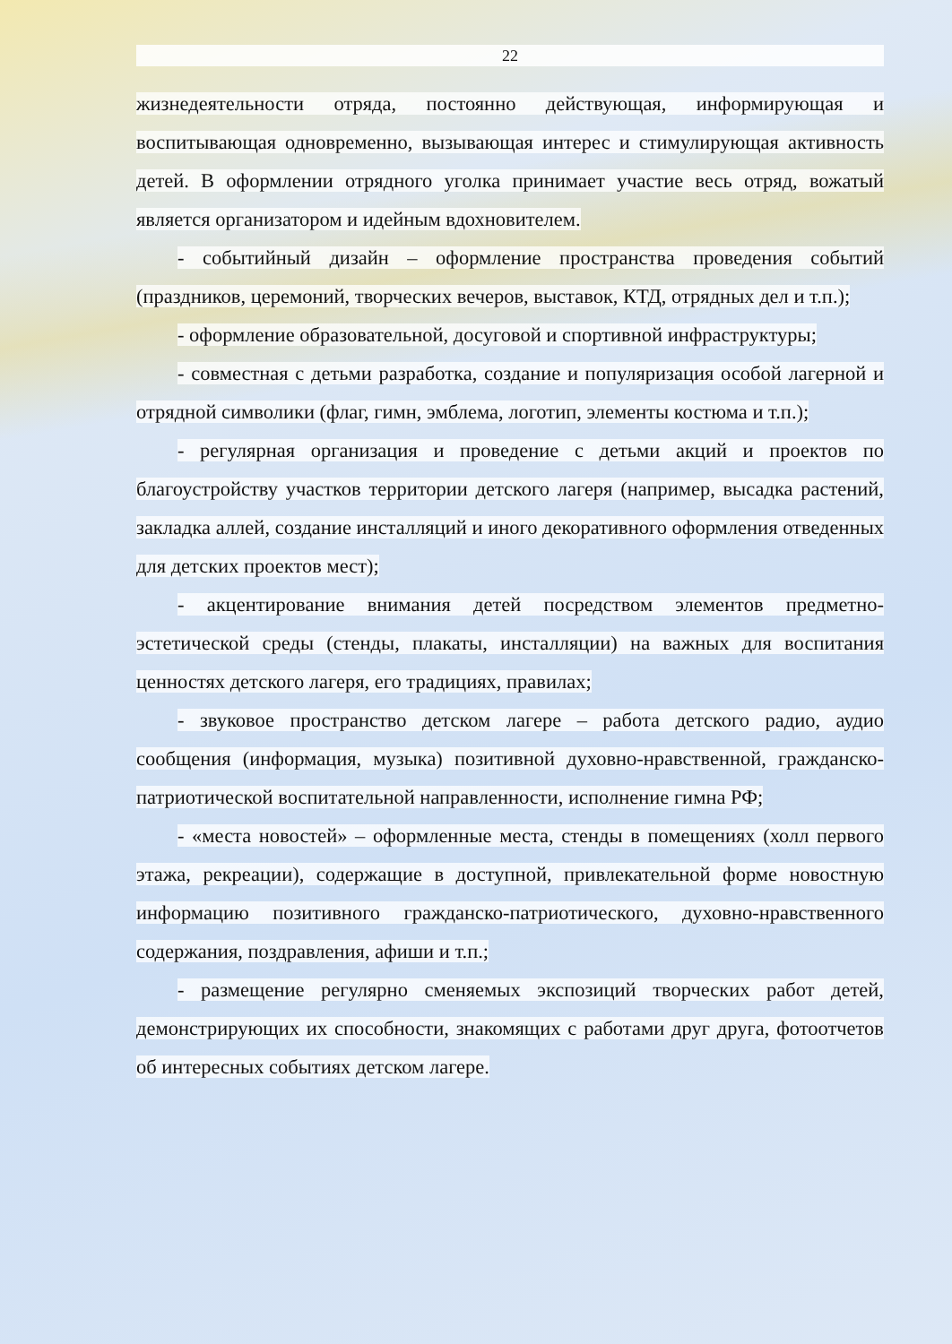22
жизнедеятельности отряда, постоянно действующая, информирующая и воспитывающая одновременно, вызывающая интерес и стимулирующая активность детей. В оформлении отрядного уголка принимает участие весь отряд, вожатый является организатором и идейным вдохновителем.
- событийный дизайн – оформление пространства проведения событий (праздников, церемоний, творческих вечеров, выставок, КТД, отрядных дел и т.п.);
- оформление образовательной, досуговой и спортивной инфраструктуры;
- совместная с детьми разработка, создание и популяризация особой лагерной и отрядной символики (флаг, гимн, эмблема, логотип, элементы костюма и т.п.);
- регулярная организация и проведение с детьми акций и проектов по благоустройству участков территории детского лагеря (например, высадка растений, закладка аллей, создание инсталляций и иного декоративного оформления отведенных для детских проектов мест);
- акцентирование внимания детей посредством элементов предметно-эстетической среды (стенды, плакаты, инсталляции) на важных для воспитания ценностях детского лагеря, его традициях, правилах;
- звуковое пространство детском лагере – работа детского радио, аудио сообщения (информация, музыка) позитивной духовно-нравственной, гражданско-патриотической воспитательной направленности, исполнение гимна РФ;
- «места новостей» – оформленные места, стенды в помещениях (холл первого этажа, рекреации), содержащие в доступной, привлекательной форме новостную информацию позитивного гражданско-патриотического, духовно-нравственного содержания, поздравления, афиши и т.п.;
- размещение регулярно сменяемых экспозиций творческих работ детей, демонстрирующих их способности, знакомящих с работами друг друга, фотоотчетов об интересных событиях детском лагере.